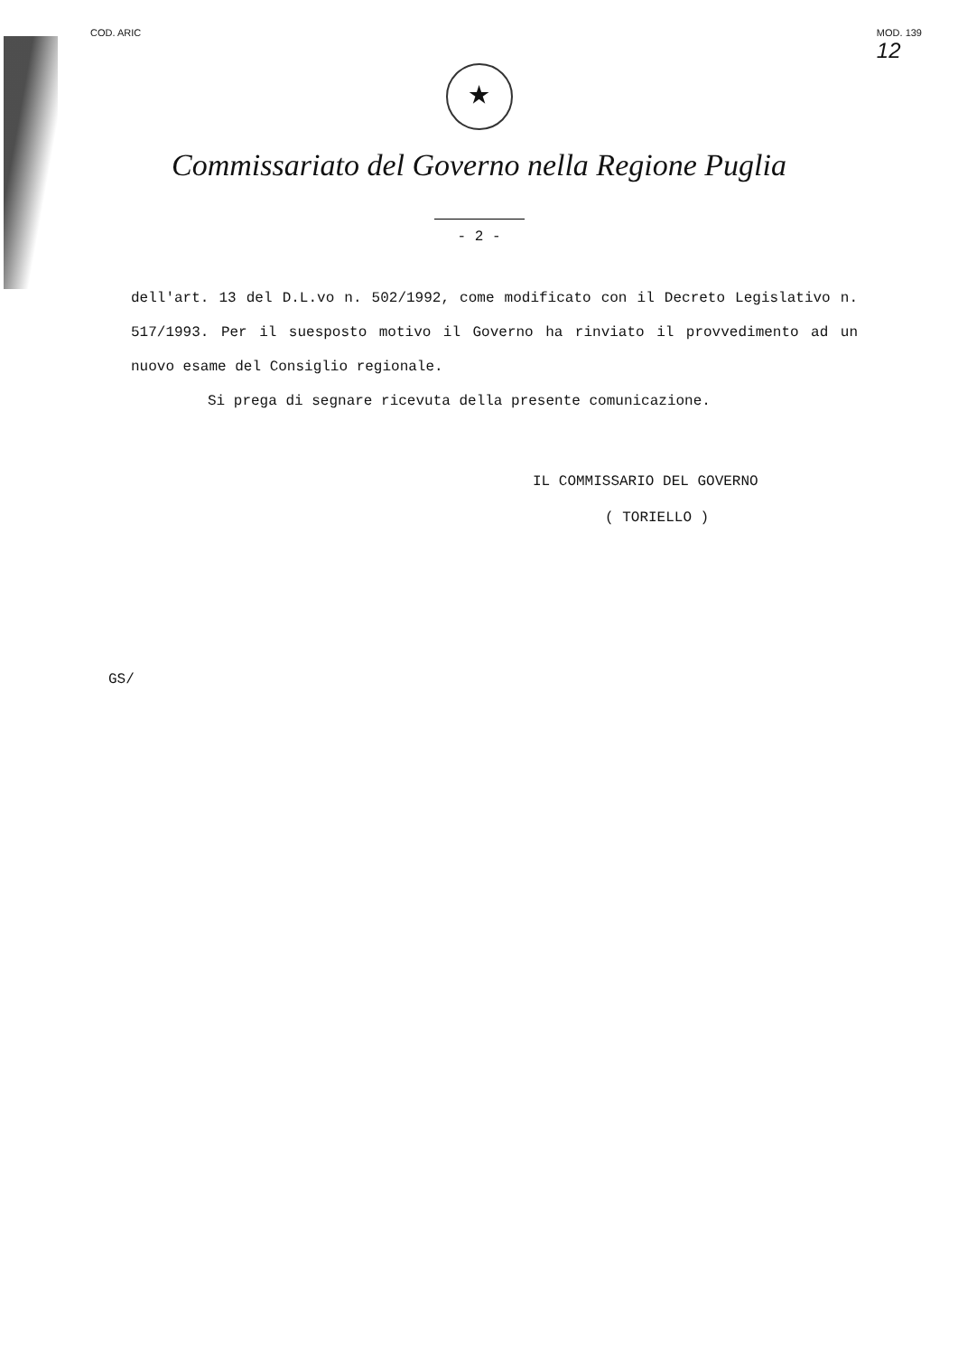COD. ARIC MOD. 139
12
★
Commissariato del Governo nella Regione Puglia
- 2 -
dell'art. 13 del D.L.vo n. 502/1992, come modificato con il Decreto Legislativo n. 517/1993. Per il suesposto motivo il Governo ha rinviato il provvedimento ad un nuovo esame del Consiglio regionale.
Si prega di segnare ricevuta della presente comunicazione.
IL COMMISSARIO DEL GOVERNO
( TORIELLO )
GS/